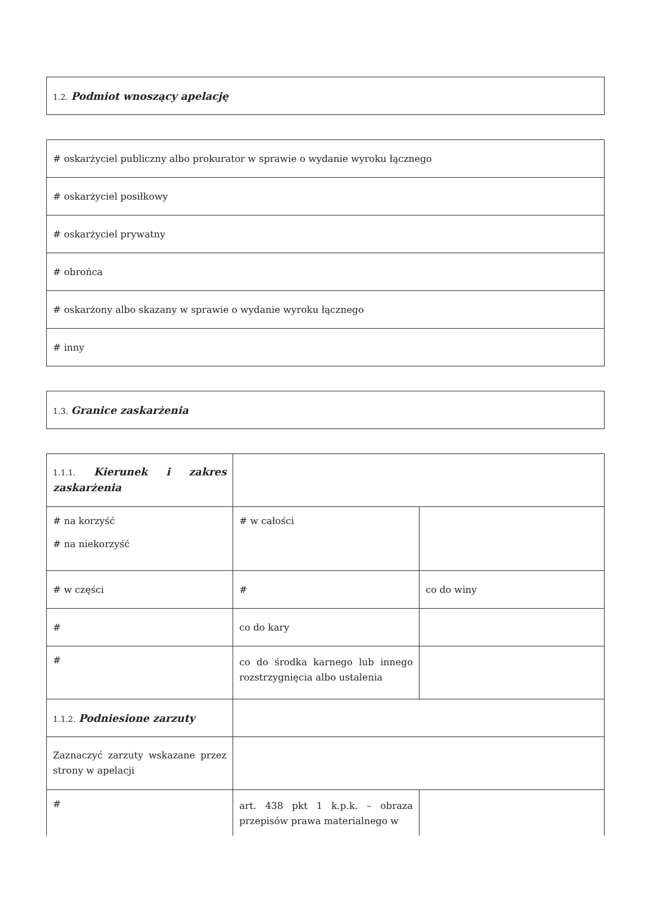| 1.2. Podmiot wnoszący apelację |
| # oskarżyciel publiczny albo prokurator w sprawie o wydanie wyroku łącznego |
| # oskarżyciel posiłkowy |
| # oskarżyciel prywatny |
| # obrońca |
| # oskarżony albo skazany w sprawie o wydanie wyroku łącznego |
| # inny |
| 1.3. Granice zaskarżenia |
| 1.1.1. Kierunek i zakres zaskarżenia | | |
| # na korzyść # na niekorzyść | # w całości | |
| # w części | # | co do winy |
| # | co do kary | |
| # | co do środka karnego lub innego rozstrzygnięcia albo ustalenia | |
| 1.1.2. Podniesione zarzuty | | |
| Zaznaczyć zarzuty wskazane przez strony w apelacji | | |
| # | art. 438 pkt 1 k.p.k. – obraza przepisów prawa materialnego w | |